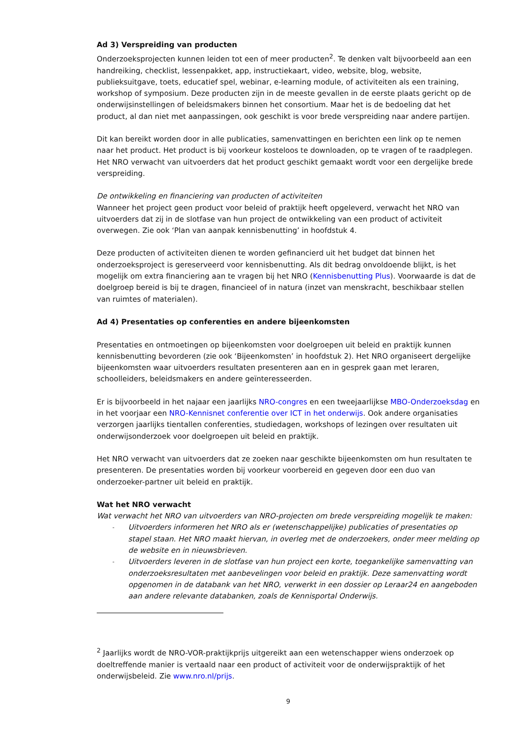Ad 3) Verspreiding van producten
Onderzoeksprojecten kunnen leiden tot een of meer producten<sup>2</sup>. Te denken valt bijvoorbeeld aan een handreiking, checklist, lessenpakket, app, instructiekaart, video, website, blog, website, publieksuitgave, toets, educatief spel, webinar, e-learning module, of activiteiten als een training, workshop of symposium. Deze producten zijn in de meeste gevallen in de eerste plaats gericht op de onderwijsinstellingen of beleidsmakers binnen het consortium. Maar het is de bedoeling dat het product, al dan niet met aanpassingen, ook geschikt is voor brede verspreiding naar andere partijen.
Dit kan bereikt worden door in alle publicaties, samenvattingen en berichten een link op te nemen naar het product. Het product is bij voorkeur kosteloos te downloaden, op te vragen of te raadplegen. Het NRO verwacht van uitvoerders dat het product geschikt gemaakt wordt voor een dergelijke brede verspreiding.
De ontwikkeling en financiering van producten of activiteiten
Wanneer het project geen product voor beleid of praktijk heeft opgeleverd, verwacht het NRO van uitvoerders dat zij in de slotfase van hun project de ontwikkeling van een product of activiteit overwegen. Zie ook ‘Plan van aanpak kennisbenutting’ in hoofdstuk 4.
Deze producten of activiteiten dienen te worden gefinancierd uit het budget dat binnen het onderzoeksproject is gereserveerd voor kennisbenutting. Als dit bedrag onvoldoende blijkt, is het mogelijk om extra financiering aan te vragen bij het NRO (Kennisbenutting Plus). Voorwaarde is dat de doelgroep bereid is bij te dragen, financieel of in natura (inzet van menskracht, beschikbaar stellen van ruimtes of materialen).
Ad 4) Presentaties op conferenties en andere bijeenkomsten
Presentaties en ontmoetingen op bijeenkomsten voor doelgroepen uit beleid en praktijk kunnen kennisbenutting bevorderen (zie ook ‘Bijeenkomsten’ in hoofdstuk 2). Het NRO organiseert dergelijke bijeenkomsten waar uitvoerders resultaten presenteren aan en in gesprek gaan met leraren, schoolleiders, beleidsmakers en andere geïnteresseerden.
Er is bijvoorbeeld in het najaar een jaarlijks NRO-congres en een tweejaarlijkse MBO-Onderzoeksdag en in het voorjaar een NRO-Kennisnet conferentie over ICT in het onderwijs. Ook andere organisaties verzorgen jaarlijks tientallen conferenties, studiedagen, workshops of lezingen over resultaten uit onderwijsonderzoek voor doelgroepen uit beleid en praktijk.
Het NRO verwacht van uitvoerders dat ze zoeken naar geschikte bijeenkomsten om hun resultaten te presenteren. De presentaties worden bij voorkeur voorbereid en gegeven door een duo van onderzoeker-partner uit beleid en praktijk.
Wat het NRO verwacht
Wat verwacht het NRO van uitvoerders van NRO-projecten om brede verspreiding mogelijk te maken:
- Uitvoerders informeren het NRO als er (wetenschappelijke) publicaties of presentaties op stapel staan. Het NRO maakt hiervan, in overleg met de onderzoekers, onder meer melding op de website en in nieuwsbrieven.
- Uitvoerders leveren in de slotfase van hun project een korte, toegankelijke samenvatting van onderzoeksresultaten met aanbevelingen voor beleid en praktijk. Deze samenvatting wordt opgenomen in de databank van het NRO, verwerkt in een dossier op Leraar24 en aangeboden aan andere relevante databanken, zoals de Kennisportal Onderwijs.
<sup>2</sup> Jaarlijks wordt de NRO-VOR-praktijkprijs uitgereikt aan een wetenschapper wiens onderzoek op doeltreffende manier is vertaald naar een product of activiteit voor de onderwijspraktijk of het onderwijsbeleid. Zie www.nro.nl/prijs.
9